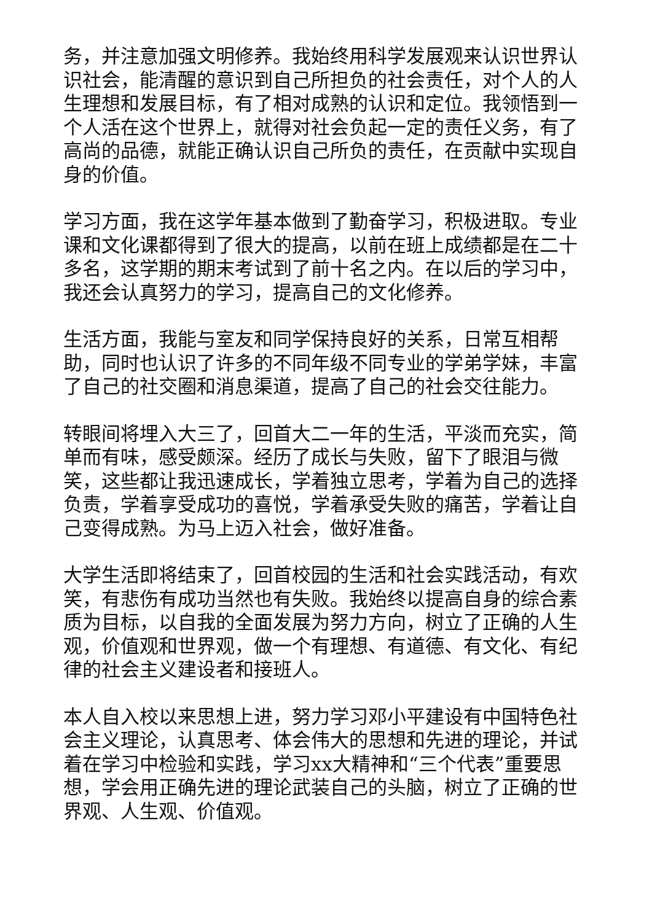务，并注意加强文明修养。我始终用科学发展观来认识世界认识社会，能清醒的意识到自己所担负的社会责任，对个人的人生理想和发展目标，有了相对成熟的认识和定位。我领悟到一个人活在这个世界上，就得对社会负起一定的责任义务，有了高尚的品德，就能正确认识自己所负的责任，在贡献中实现自身的价值。
学习方面，我在这学年基本做到了勤奋学习，积极进取。专业课和文化课都得到了很大的提高，以前在班上成绩都是在二十多名，这学期的期末考试到了前十名之内。在以后的学习中，我还会认真努力的学习，提高自己的文化修养。
生活方面，我能与室友和同学保持良好的关系，日常互相帮助，同时也认识了许多的不同年级不同专业的学弟学妹，丰富了自己的社交圈和消息渠道，提高了自己的社会交往能力。
转眼间将埋入大三了，回首大二一年的生活，平淡而充实，简单而有味，感受颇深。经历了成长与失败，留下了眼泪与微笑，这些都让我迅速成长，学着独立思考，学着为自己的选择负责，学着享受成功的喜悦，学着承受失败的痛苦，学着让自己变得成熟。为马上迈入社会，做好准备。
大学生活即将结束了，回首校园的生活和社会实践活动，有欢笑，有悲伤有成功当然也有失败。我始终以提高自身的综合素质为目标，以自我的全面发展为努力方向，树立了正确的人生观，价值观和世界观，做一个有理想、有道德、有文化、有纪律的社会主义建设者和接班人。
本人自入校以来思想上进，努力学习邓小平建设有中国特色社会主义理论，认真思考、体会伟大的思想和先进的理论，并试着在学习中检验和实践，学习xx大精神和“三个代表”重要思想，学会用正确先进的理论武装自己的头脑，树立了正确的世界观、人生观、价值观。